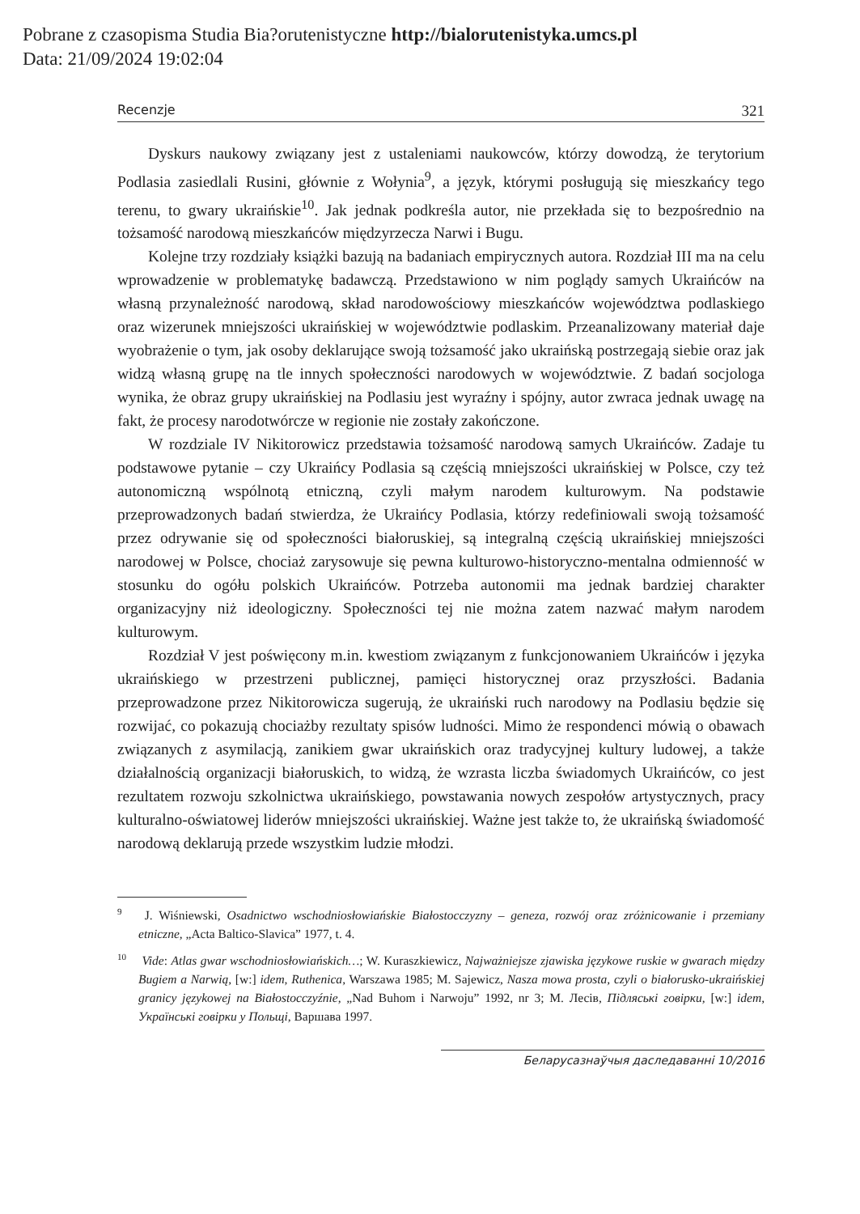Pobrane z czasopisma Studia Bia?orutenistyczne http://bialorutenistyka.umcs.pl
Data: 21/09/2024 19:02:04
Recenzje 321
Dyskurs naukowy związany jest z ustaleniami naukowców, którzy dowodzą, że terytorium Podlasia zasiedlali Rusini, głównie z Wołynia<sup>9</sup>, a język, którymi posługują się mieszkańcy tego terenu, to gwary ukraińskie<sup>10</sup>. Jak jednak podkreśla autor, nie przekłada się to bezpośrednio na tożsamość narodową mieszkańców międzyrzecza Narwi i Bugu.
Kolejne trzy rozdziały książki bazują na badaniach empirycznych autora. Rozdział III ma na celu wprowadzenie w problematykę badawczą. Przedstawiono w nim poglądy samych Ukraińców na własną przynależność narodową, skład narodowościowy mieszkańców województwa podlaskiego oraz wizerunek mniejszości ukraińskiej w województwie podlaskim. Przeanalizowany materiał daje wyobrażenie o tym, jak osoby deklarujące swoją tożsamość jako ukraińską postrzegają siebie oraz jak widzą własną grupę na tle innych społeczności narodowych w województwie. Z badań socjologa wynika, że obraz grupy ukraińskiej na Podlasiu jest wyraźny i spójny, autor zwraca jednak uwagę na fakt, że procesy narodotwórcze w regionie nie zostały zakończone.
W rozdziale IV Nikitorowicz przedstawia tożsamość narodową samych Ukraińców. Zadaje tu podstawowe pytanie – czy Ukraińcy Podlasia są częścią mniejszości ukraińskiej w Polsce, czy też autonomiczną wspólnotą etniczną, czyli małym narodem kulturowym. Na podstawie przeprowadzonych badań stwierdza, że Ukraińcy Podlasia, którzy redefiniowali swoją tożsamość przez odrywanie się od społeczności białoruskiej, są integralną częścią ukraińskiej mniejszości narodowej w Polsce, chociaż zarysowuje się pewna kulturowo-historyczno-mentalna odmienność w stosunku do ogółu polskich Ukraińców. Potrzeba autonomii ma jednak bardziej charakter organizacyjny niż ideologiczny. Społeczności tej nie można zatem nazwać małym narodem kulturowym.
Rozdział V jest poświęcony m.in. kwestiom związanym z funkcjonowaniem Ukraińców i języka ukraińskiego w przestrzeni publicznej, pamięci historycznej oraz przyszłości. Badania przeprowadzone przez Nikitorowicza sugerują, że ukraiński ruch narodowy na Podlasiu będzie się rozwijać, co pokazują chociażby rezultaty spisów ludności. Mimo że respondenci mówią o obawach związanych z asymilacją, zanikiem gwar ukraińskich oraz tradycyjnej kultury ludowej, a także działalnością organizacji białoruskich, to widzą, że wzrasta liczba świadomych Ukraińców, co jest rezultatem rozwoju szkolnictwa ukraińskiego, powstawania nowych zespołów artystycznych, pracy kulturalno-oświatowej liderów mniejszości ukraińskiej. Ważne jest także to, że ukraińską świadomość narodową deklarują przede wszystkim ludzie młodzi.
<sup>9</sup> J. Wiśniewski, Osadnictwo wschodniosłowiańskie Białostocczyzny – geneza, rozwój oraz zróżnicowanie i przemiany etniczne, „Acta Baltico-Slavica” 1977, t. 4.
<sup>10</sup> Vide: Atlas gwar wschodniosłowiańskich…; W. Kuraszkiewicz, Najważniejsze zjawiska językowe ruskie w gwarach między Bugiem a Narwią, [w:] idem, Ruthenica, Warszawa 1985; M. Sajewicz, Nasza mowa prosta, czyli o białorusko-ukraińskiej granicy językowej na Białostocczyźnie, „Nad Buhom i Narwoju” 1992, nr 3; M. Лесів, Підляські говірки, [w:] idem, Українські говірки у Польщі, Варшава 1997.
Беларусазнаўчыя даследаванні 10/2016